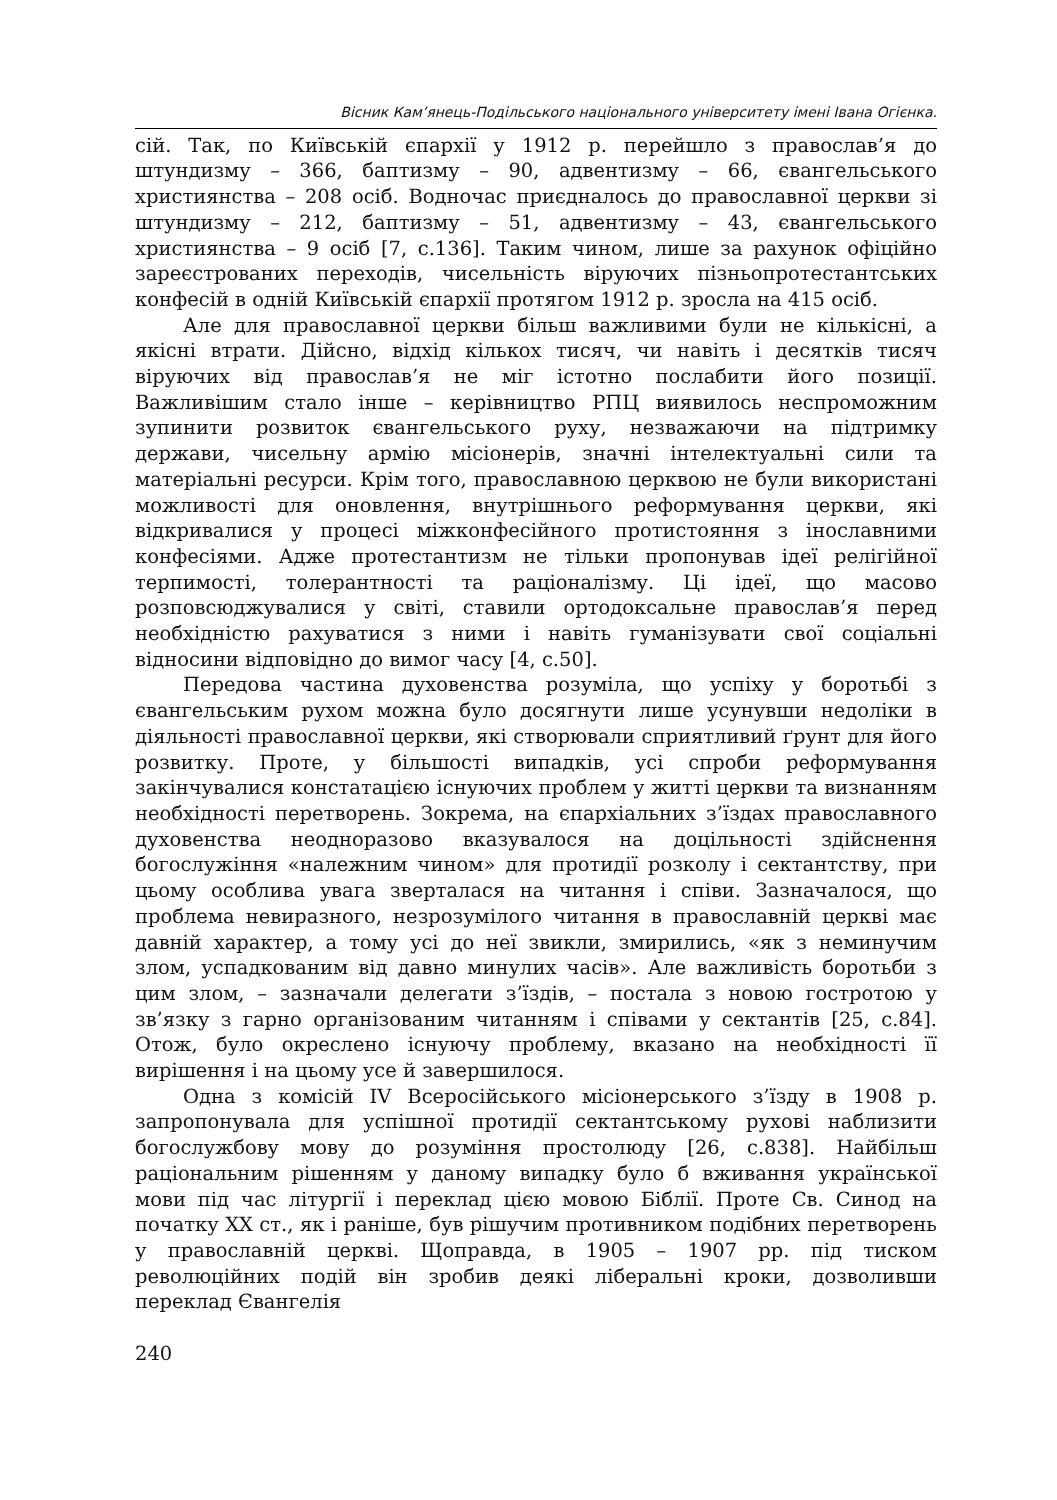Вісник Кам’янець-Подільського національного університету імені Івана Огієнка.
сій. Так, по Київській єпархії у 1912 р. перейшло з православ’я до штундизму – 366, баптизму – 90, адвентизму – 66, євангельського християнства – 208 осіб. Водночас приєдналось до православної церкви зі штундизму – 212, баптизму – 51, адвентизму – 43, євангельського християнства – 9 осіб [7, с.136]. Таким чином, лише за рахунок офіційно зареєстрованих переходів, чисельність віруючих пізньопротестантських конфесій в одній Київській єпархії протягом 1912 р. зросла на 415 осіб.
Але для православної церкви більш важливими були не кількісні, а якісні втрати. Дійсно, відхід кількох тисяч, чи навіть і десятків тисяч віруючих від православ’я не міг істотно послабити його позиції. Важливішим стало інше – керівництво РПЦ виявилось неспроможним зупинити розвиток євангельського руху, незважаючи на підтримку держави, чисельну армію місіонерів, значні інтелектуальні сили та матеріальні ресурси. Крім того, православною церквою не були використані можливості для оновлення, внутрішнього реформування церкви, які відкривалися у процесі міжконфесійного протистояння з інославними конфесіями. Адже протестантизм не тільки пропонував ідеї релігійної терпимості, толерантності та раціоналізму. Ці ідеї, що масово розповсюджувалися у світі, ставили ортодоксальне православ’я перед необхідністю рахуватися з ними і навіть гуманізувати свої соціальні відносини відповідно до вимог часу [4, с.50].
Передова частина духовенства розуміла, що успіху у боротьбі з євангельським рухом можна було досягнути лише усунувши недоліки в діяльності православної церкви, які створювали сприятливий ґрунт для його розвитку. Проте, у більшості випадків, усі спроби реформування закінчувалися констатацією існуючих проблем у житті церкви та визнанням необхідності перетворень. Зокрема, на єпархіальних з’їздах православного духовенства неодноразово вказувалося на доцільності здійснення богослужіння «належним чином» для протидії розколу і сектантству, при цьому особлива увага зверталася на читання і співи. Зазначалося, що проблема невиразного, незрозумілого читання в православній церкві має давній характер, а тому усі до неї звикли, змирились, «як з неминучим злом, успадкованим від давно минулих часів». Але важливість боротьби з цим злом, – зазначали делегати з’їздів, – постала з новою гостротою у зв’язку з гарно організованим читанням і співами у сектантів [25, с.84]. Отож, було окреслено існуючу проблему, вказано на необхідності її вирішення і на цьому усе й завершилося.
Одна з комісій IV Всеросійського місіонерського з’їзду в 1908 р. запропонувала для успішної протидії сектантському руховi наблизити богослужбову мову до розуміння простолюду [26, с.838]. Найбільш раціональним рішенням у даному випадку було б вживання української мови під час літургії і переклад цією мовою Біблії. Проте Св. Синод на початку XX ст., як і раніше, був рішучим противником подібних перетворень у православній церкві. Щоправда, в 1905 – 1907 рр. під тиском революційних подій він зробив деякі ліберальні кроки, дозволивши переклад Євангелія
240